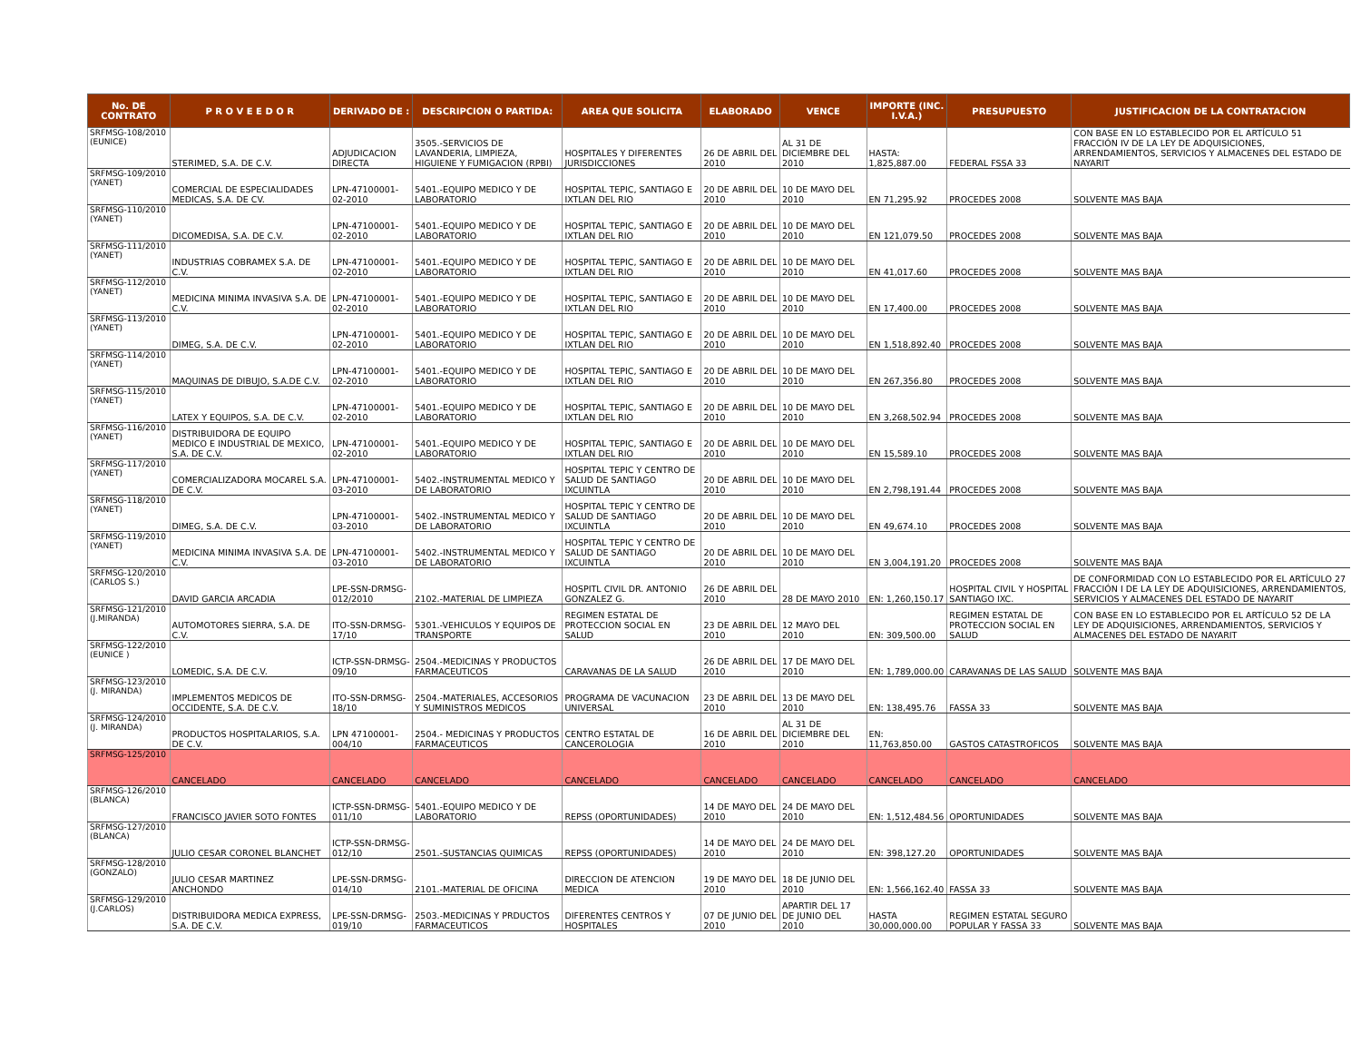| No. DE CONTRATO | P R O V E E D O R | DERIVADO DE : | DESCRIPCION O PARTIDA: | AREA QUE SOLICITA | ELABORADO | VENCE | IMPORTE (INC. I.V.A.) | PRESUPUESTO | JUSTIFICACION DE LA CONTRATACION |
| --- | --- | --- | --- | --- | --- | --- | --- | --- | --- |
| SRFMSG-108/2010 (EUNICE) | STERIMED, S.A. DE C.V. | ADJUDICACION DIRECTA | 3505.-SERVICIOS DE LAVANDERIA, LIMPIEZA, HIGUIENE Y FUMIGACION (RPBI) | HOSPITALES Y DIFERENTES JURISDICCIONES | 26 DE ABRIL DEL 2010 | AL 31 DE DICIEMBRE DEL 2010 | HASTA: 1,825,887.00 | FEDERAL FSSA 33 | CON BASE EN LO ESTABLECIDO POR EL ARTÍCULO 51 FRACCIÓN IV DE LA LEY DE ADQUISICIONES, ARRENDAMIENTOS, SERVICIOS Y ALMACENES DEL ESTADO DE NAYARIT |
| SRFMSG-109/2010 (YANET) | COMERCIAL DE ESPECIALIDADES MEDICAS, S.A. DE CV. | LPN-47100001-02-2010 | 5401.-EQUIPO MEDICO Y DE LABORATORIO | HOSPITAL TEPIC, SANTIAGO E IXTLAN DEL RIO | 20 DE ABRIL DEL 2010 | 10 DE MAYO DEL 2010 | EN 71,295.92 | PROCEDES 2008 | SOLVENTE MAS BAJA |
| SRFMSG-110/2010 (YANET) | DICOMEDISA, S.A. DE C.V. | LPN-47100001-02-2010 | 5401.-EQUIPO MEDICO Y DE LABORATORIO | HOSPITAL TEPIC, SANTIAGO E IXTLAN DEL RIO | 20 DE ABRIL DEL 2010 | 10 DE MAYO DEL 2010 | EN 121,079.50 | PROCEDES 2008 | SOLVENTE MAS BAJA |
| SRFMSG-111/2010 (YANET) | INDUSTRIAS COBRAMEX S.A. DE C.V. | LPN-47100001-02-2010 | 5401.-EQUIPO MEDICO Y DE LABORATORIO | HOSPITAL TEPIC, SANTIAGO E IXTLAN DEL RIO | 20 DE ABRIL DEL 2010 | 10 DE MAYO DEL 2010 | EN 41,017.60 | PROCEDES 2008 | SOLVENTE MAS BAJA |
| SRFMSG-112/2010 (YANET) | MEDICINA MINIMA INVASIVA S.A. DE C.V. | LPN-47100001-02-2010 | 5401.-EQUIPO MEDICO Y DE LABORATORIO | HOSPITAL TEPIC, SANTIAGO E IXTLAN DEL RIO | 20 DE ABRIL DEL 2010 | 10 DE MAYO DEL 2010 | EN 17,400.00 | PROCEDES 2008 | SOLVENTE MAS BAJA |
| SRFMSG-113/2010 (YANET) | DIMEG, S.A. DE C.V. | LPN-47100001-02-2010 | 5401.-EQUIPO MEDICO Y DE LABORATORIO | HOSPITAL TEPIC, SANTIAGO E IXTLAN DEL RIO | 20 DE ABRIL DEL 2010 | 10 DE MAYO DEL 2010 | EN 1,518,892.40 | PROCEDES 2008 | SOLVENTE MAS BAJA |
| SRFMSG-114/2010 (YANET) | MAQUINAS DE DIBUJO, S.A.DE C.V. | LPN-47100001-02-2010 | 5401.-EQUIPO MEDICO Y DE LABORATORIO | HOSPITAL TEPIC, SANTIAGO E IXTLAN DEL RIO | 20 DE ABRIL DEL 2010 | 10 DE MAYO DEL 2010 | EN 267,356.80 | PROCEDES 2008 | SOLVENTE MAS BAJA |
| SRFMSG-115/2010 (YANET) | LATEX Y EQUIPOS, S.A. DE C.V. | LPN-47100001-02-2010 | 5401.-EQUIPO MEDICO Y DE LABORATORIO | HOSPITAL TEPIC, SANTIAGO E IXTLAN DEL RIO | 20 DE ABRIL DEL 2010 | 10 DE MAYO DEL 2010 | EN 3,268,502.94 | PROCEDES 2008 | SOLVENTE MAS BAJA |
| SRFMSG-116/2010 (YANET) | DISTRIBUIDORA DE EQUIPO MEDICO E INDUSTRIAL DE MEXICO, S.A. DE C.V. | LPN-47100001-02-2010 | 5401.-EQUIPO MEDICO Y DE LABORATORIO | HOSPITAL TEPIC, SANTIAGO E IXTLAN DEL RIO | 20 DE ABRIL DEL 2010 | 10 DE MAYO DEL 2010 | EN 15,589.10 | PROCEDES 2008 | SOLVENTE MAS BAJA |
| SRFMSG-117/2010 (YANET) | COMERCIALIZADORA MOCAREL S.A. DE C.V. | LPN-47100001-03-2010 | 5402.-INSTRUMENTAL MEDICO Y DE LABORATORIO | HOSPITAL TEPIC Y CENTRO DE SALUD DE SANTIAGO IXCUINTLA | 20 DE ABRIL DEL 2010 | 10 DE MAYO DEL 2010 | EN 2,798,191.44 | PROCEDES 2008 | SOLVENTE MAS BAJA |
| SRFMSG-118/2010 (YANET) | DIMEG, S.A. DE C.V. | LPN-47100001-03-2010 | 5402.-INSTRUMENTAL MEDICO Y DE LABORATORIO | HOSPITAL TEPIC Y CENTRO DE SALUD DE SANTIAGO IXCUINTLA | 20 DE ABRIL DEL 2010 | 10 DE MAYO DEL 2010 | EN 49,674.10 | PROCEDES 2008 | SOLVENTE MAS BAJA |
| SRFMSG-119/2010 (YANET) | MEDICINA MINIMA INVASIVA S.A. DE C.V. | LPN-47100001-03-2010 | 5402.-INSTRUMENTAL MEDICO Y DE LABORATORIO | HOSPITAL TEPIC Y CENTRO DE SALUD DE SANTIAGO IXCUINTLA | 20 DE ABRIL DEL 2010 | 10 DE MAYO DEL 2010 | EN 3,004,191.20 | PROCEDES 2008 | SOLVENTE MAS BAJA |
| SRFMSG-120/2010 (CARLOS S.) | DAVID GARCIA ARCADIA | LPE-SSN-DRMSG-012/2010 | 2102.-MATERIAL DE LIMPIEZA | HOSPITL CIVIL DR. ANTONIO GONZALEZ G. | 26 DE ABRIL DEL 2010 | 28 DE MAYO 2010 | EN: 1,260,150.17 | HOSPITAL CIVIL Y HOSPITAL SANTIAGO IXC. | DE CONFORMIDAD CON LO ESTABLECIDO POR EL ARTÍCULO 27 FRACCIÓN I DE LA LEY DE ADQUISICIONES, ARRENDAMIENTOS, SERVICIOS Y ALMACENES DEL ESTADO DE NAYARIT |
| SRFMSG-121/2010 (J.MIRANDA) | AUTOMOTORES SIERRA, S.A. DE C.V. | ITO-SSN-DRMSG-17/10 | 5301.-VEHICULOS Y EQUIPOS DE TRANSPORTE | REGIMEN ESTATAL DE PROTECCION SOCIAL EN SALUD | 23 DE ABRIL DEL 2010 | 12 MAYO DEL 2010 | EN: 309,500.00 | REGIMEN ESTATAL DE PROTECCION SOCIAL EN SALUD | CON BASE EN LO ESTABLECIDO POR EL ARTÍCULO 52 DE LA LEY DE ADQUISICIONES, ARRENDAMIENTOS, SERVICIOS Y ALMACENES DEL ESTADO DE NAYARIT |
| SRFMSG-122/2010 (EUNICE ) | LOMEDIC, S.A. DE C.V. | ICTP-SSN-DRMSG-09/10 | 2504.-MEDICINAS Y PRODUCTOS FARMACEUTICOS | CARAVANAS DE LA SALUD | 26 DE ABRIL DEL 2010 | 17 DE MAYO DEL 2010 | EN: 1,789,000.00 | CARAVANAS DE LAS SALUD | SOLVENTE MAS BAJA |
| SRFMSG-123/2010 (J. MIRANDA) | IMPLEMENTOS MEDICOS DE OCCIDENTE, S.A. DE C.V. | ITO-SSN-DRMSG-18/10 | 2504.-MATERIALES, ACCESORIOS Y SUMINISTROS MEDICOS | PROGRAMA DE VACUNACION UNIVERSAL | 23 DE ABRIL DEL 2010 | 13 DE MAYO DEL 2010 | EN: 138,495.76 | FASSA 33 | SOLVENTE MAS BAJA |
| SRFMSG-124/2010 (J. MIRANDA) | PRODUCTOS HOSPITALARIOS, S.A. DE C.V. | LPN 47100001-004/10 | 2504.- MEDICINAS Y PRODUCTOS FARMACEUTICOS | CENTRO ESTATAL DE CANCEROLOGIA | 16 DE ABRIL DEL 2010 | AL 31 DE DICIEMBRE DEL 2010 | EN: 11,763,850.00 | GASTOS CATASTROFICOS | SOLVENTE MAS BAJA |
| SRFMSG-125/2010 | CANCELADO | CANCELADO | CANCELADO | CANCELADO | CANCELADO | CANCELADO | CANCELADO | CANCELADO | CANCELADO |
| SRFMSG-126/2010 (BLANCA) | FRANCISCO JAVIER SOTO FONTES | ICTP-SSN-DRMSG-011/10 | 5401.-EQUIPO MEDICO Y DE LABORATORIO | REPSS (OPORTUNIDADES) | 14 DE MAYO DEL 2010 | 24 DE MAYO DEL 2010 | EN: 1,512,484.56 | OPORTUNIDADES | SOLVENTE MAS BAJA |
| SRFMSG-127/2010 (BLANCA) | JULIO CESAR CORONEL BLANCHET | ICTP-SSN-DRMSG-012/10 | 2501.-SUSTANCIAS QUIMICAS | REPSS (OPORTUNIDADES) | 14 DE MAYO DEL 2010 | 24 DE MAYO DEL 2010 | EN: 398,127.20 | OPORTUNIDADES | SOLVENTE MAS BAJA |
| SRFMSG-128/2010 (GONZALO) | JULIO CESAR MARTINEZ ANCHONDO | LPE-SSN-DRMSG-014/10 | 2101.-MATERIAL DE OFICINA | DIRECCION DE ATENCION MEDICA | 19 DE MAYO DEL 2010 | 18 DE JUNIO DEL 2010 | EN: 1,566,162.40 | FASSA 33 | SOLVENTE MAS BAJA |
| SRFMSG-129/2010 (J.CARLOS) | DISTRIBUIDORA MEDICA EXPRESS, S.A. DE C.V. | LPE-SSN-DRMSG-019/10 | 2503.-MEDICINAS Y PRDUCTOS FARMACEUTICOS | DIFERENTES CENTROS Y HOSPITALES | 07 DE JUNIO DEL 2010 | APARTIR DEL 17 DE JUNIO DEL 2010 | HASTA 30,000,000.00 | REGIMEN ESTATAL SEGURO POPULAR Y FASSA 33 | SOLVENTE MAS BAJA |